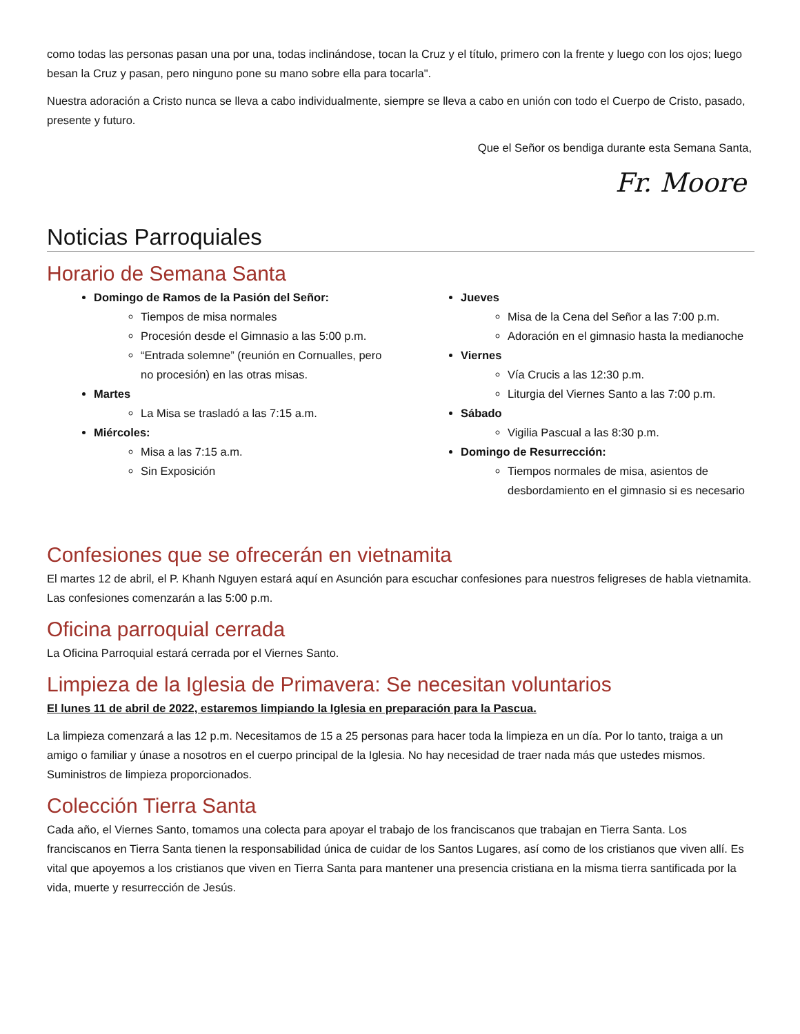como todas las personas pasan una por una, todas inclinándose, tocan la Cruz y el título, primero con la frente y luego con los ojos; luego besan la Cruz y pasan, pero ninguno pone su mano sobre ella para tocarla".
Nuestra adoración a Cristo nunca se lleva a cabo individualmente, siempre se lleva a cabo en unión con todo el Cuerpo de Cristo, pasado, presente y futuro.
Que el Señor os bendiga durante esta Semana Santa,
Fr. Moore
Noticias Parroquiales
Horario de Semana Santa
Domingo de Ramos de la Pasión del Señor:
Tiempos de misa normales
Procesión desde el Gimnasio a las 5:00 p.m.
“Entrada solemne” (reunión en Cornualles, pero no procesión) en las otras misas.
Martes
La Misa se trasladó a las 7:15 a.m.
Miércoles:
Misa a las 7:15 a.m.
Sin Exposición
Jueves
Misa de la Cena del Señor a las 7:00 p.m.
Adoración en el gimnasio hasta la medianoche
Viernes
Vía Crucis a las 12:30 p.m.
Liturgia del Viernes Santo a las 7:00 p.m.
Sábado
Vigilia Pascual a las 8:30 p.m.
Domingo de Resurrección:
Tiempos normales de misa, asientos de desbordamiento en el gimnasio si es necesario
Confesiones que se ofrecerán en vietnamita
El martes 12 de abril, el P. Khanh Nguyen estará aquí en Asunción para escuchar confesiones para nuestros feligreses de habla vietnamita. Las confesiones comenzarán a las 5:00 p.m.
Oficina parroquial cerrada
La Oficina Parroquial estará cerrada por el Viernes Santo.
Limpieza de la Iglesia de Primavera: Se necesitan voluntarios
El lunes 11 de abril de 2022, estaremos limpiando la Iglesia en preparación para la Pascua.
La limpieza comenzará a las 12 p.m. Necesitamos de 15 a 25 personas para hacer toda la limpieza en un día. Por lo tanto, traiga a un amigo o familiar y únase a nosotros en el cuerpo principal de la Iglesia. No hay necesidad de traer nada más que ustedes mismos. Suministros de limpieza proporcionados.
Colección Tierra Santa
Cada año, el Viernes Santo, tomamos una colecta para apoyar el trabajo de los franciscanos que trabajan en Tierra Santa. Los franciscanos en Tierra Santa tienen la responsabilidad única de cuidar de los Santos Lugares, así como de los cristianos que viven allí. Es vital que apoyemos a los cristianos que viven en Tierra Santa para mantener una presencia cristiana en la misma tierra santificada por la vida, muerte y resurrección de Jesús.